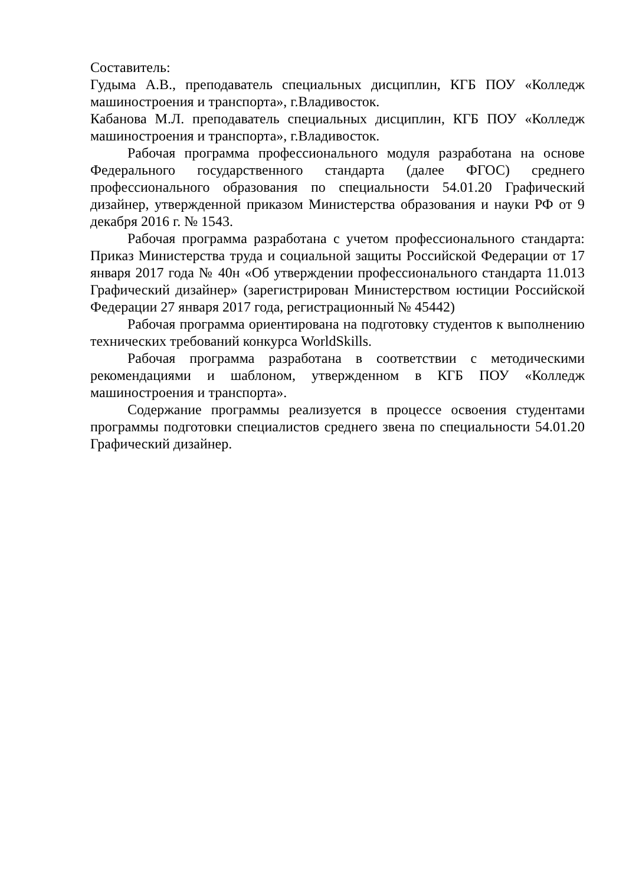Составитель:
Гудыма А.В., преподаватель специальных дисциплин, КГБ ПОУ «Колледж машиностроения и транспорта», г.Владивосток.
Кабанова М.Л. преподаватель специальных дисциплин, КГБ ПОУ «Колледж машиностроения и транспорта», г.Владивосток.
Рабочая программа профессионального модуля разработана на основе Федерального государственного стандарта (далее ФГОС) среднего профессионального образования по специальности 54.01.20 Графический дизайнер, утвержденной приказом Министерства образования и науки РФ от 9 декабря 2016 г. № 1543.
Рабочая программа разработана с учетом профессионального стандарта: Приказ Министерства труда и социальной защиты Российской Федерации от 17 января 2017 года № 40н «Об утверждении профессионального стандарта 11.013 Графический дизайнер» (зарегистрирован Министерством юстиции Российской Федерации 27 января 2017 года, регистрационный № 45442)
Рабочая программа ориентирована на подготовку студентов к выполнению технических требований конкурса WorldSkills.
Рабочая программа разработана в соответствии с методическими рекомендациями и шаблоном, утвержденном в КГБ ПОУ «Колледж машиностроения и транспорта».
Содержание программы реализуется в процессе освоения студентами программы подготовки специалистов среднего звена по специальности 54.01.20 Графический дизайнер.